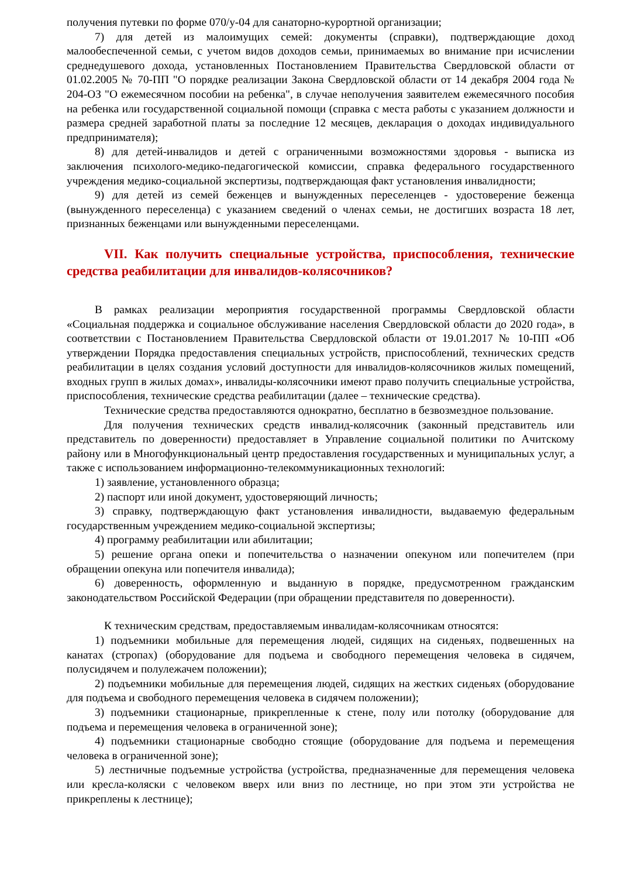получения путевки по форме 070/у-04 для санаторно-курортной организации;
7) для детей из малоимущих семей: документы (справки), подтверждающие доход малообеспеченной семьи, с учетом видов доходов семьи, принимаемых во внимание при исчислении среднедушевого дохода, установленных Постановлением Правительства Свердловской области от 01.02.2005 № 70-ПП "О порядке реализации Закона Свердловской области от 14 декабря 2004 года № 204-ОЗ "О ежемесячном пособии на ребенка", в случае неполучения заявителем ежемесячного пособия на ребенка или государственной социальной помощи (справка с места работы с указанием должности и размера средней заработной платы за последние 12 месяцев, декларация о доходах индивидуального предпринимателя);
8) для детей-инвалидов и детей с ограниченными возможностями здоровья - выписка из заключения психолого-медико-педагогической комиссии, справка федерального государственного учреждения медико-социальной экспертизы, подтверждающая факт установления инвалидности;
9) для детей из семей беженцев и вынужденных переселенцев - удостоверение беженца (вынужденного переселенца) с указанием сведений о членах семьи, не достигших возраста 18 лет, признанных беженцами или вынужденными переселенцами.
VII. Как получить специальные устройства, приспособления, технические средства реабилитации для инвалидов-колясочников?
В рамках реализации мероприятия государственной программы Свердловской области «Социальная поддержка и социальное обслуживание населения Свердловской области до 2020 года», в соответствии с Постановлением Правительства Свердловской области от 19.01.2017 № 10-ПП «Об утверждении Порядка предоставления специальных устройств, приспособлений, технических средств реабилитации в целях создания условий доступности для инвалидов-колясочников жилых помещений, входных групп в жилых домах», инвалиды-колясочники имеют право получить специальные устройства, приспособления, технические средства реабилитации (далее – технические средства).
Технические средства предоставляются однократно, бесплатно в безвозмездное пользование.
Для получения технических средств инвалид-колясочник (законный представитель или представитель по доверенности) предоставляет в Управление социальной политики по Ачитскому району или в Многофункциональный центр предоставления государственных и муниципальных услуг, а также с использованием информационно-телекоммуникационных технологий:
1) заявление, установленного образца;
2) паспорт или иной документ, удостоверяющий личность;
3) справку, подтверждающую факт установления инвалидности, выдаваемую федеральным государственным учреждением медико-социальной экспертизы;
4) программу реабилитации или абилитации;
5) решение органа опеки и попечительства о назначении опекуном или попечителем (при обращении опекуна или попечителя инвалида);
6) доверенность, оформленную и выданную в порядке, предусмотренном гражданским законодательством Российской Федерации (при обращении представителя по доверенности).
К техническим средствам, предоставляемым инвалидам-колясочникам относятся:
1) подъемники мобильные для перемещения людей, сидящих на сиденьях, подвешенных на канатах (стропах) (оборудование для подъема и свободного перемещения человека в сидячем, полусидячем и полулежачем положении);
2) подъемники мобильные для перемещения людей, сидящих на жестких сиденьях (оборудование для подъема и свободного перемещения человека в сидячем положении);
3) подъемники стационарные, прикрепленные к стене, полу или потолку (оборудование для подъема и перемещения человека в ограниченной зоне);
4) подъемники стационарные свободно стоящие (оборудование для подъема и перемещения человека в ограниченной зоне);
5) лестничные подъемные устройства (устройства, предназначенные для перемещения человека или кресла-коляски с человеком вверх или вниз по лестнице, но при этом эти устройства не прикреплены к лестнице);